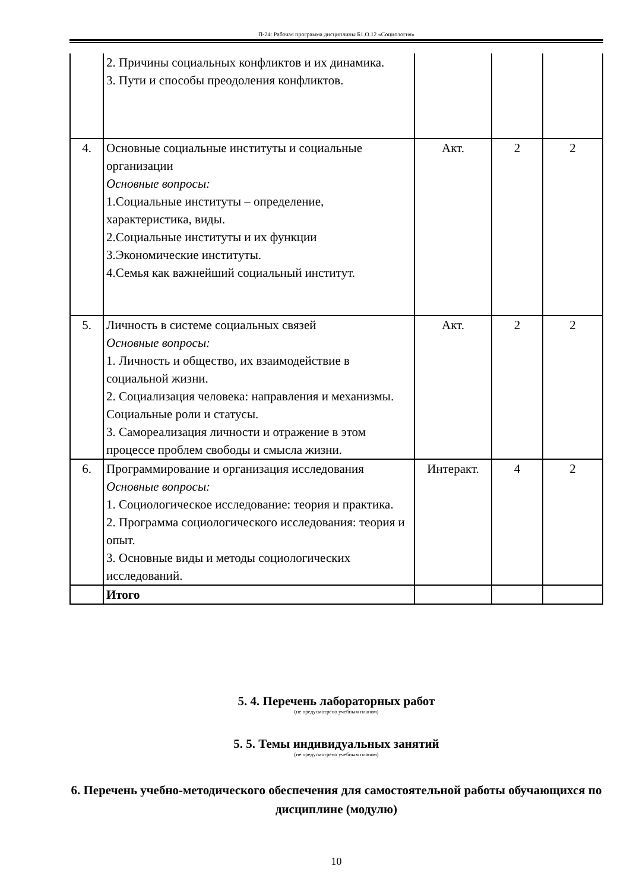П-24: Рабочая программа дисциплины Б1.О.12 «Социология»
| | 2. Причины социальных конфликтов и их динамика. 3. Пути и способы преодоления конфликтов. | | | |
| 4. | Основные социальные институты и социальные организации Основные вопросы: 1.Социальные институты – определение, характеристика, виды. 2.Социальные институты и их функции 3.Экономические институты. 4.Семья как важнейший социальный институт. | Акт. | 2 | 2 |
| 5. | Личность в системе социальных связей Основные вопросы: 1. Личность и общество, их взаимодействие в социальной жизни. 2. Социализация человека: направления и механизмы. Социальные роли и статусы. 3. Самореализация личности и отражение в этом процессе проблем свободы и смысла жизни. | Акт. | 2 | 2 |
| 6. | Программирование и организация исследования Основные вопросы: 1. Социологическое исследование: теория и практика. 2. Программа социологического исследования: теория и опыт. 3. Основные виды и методы социологических исследований. | Интеракт. | 4 | 2 |
| | Итого | | | |
5. 4. Перечень лабораторных работ
(не предусмотрено учебным планом)
5. 5. Темы индивидуальных занятий
(не предусмотрено учебным планом)
6. Перечень учебно-методического обеспечения для самостоятельной работы обучающихся по дисциплине (модулю)
10